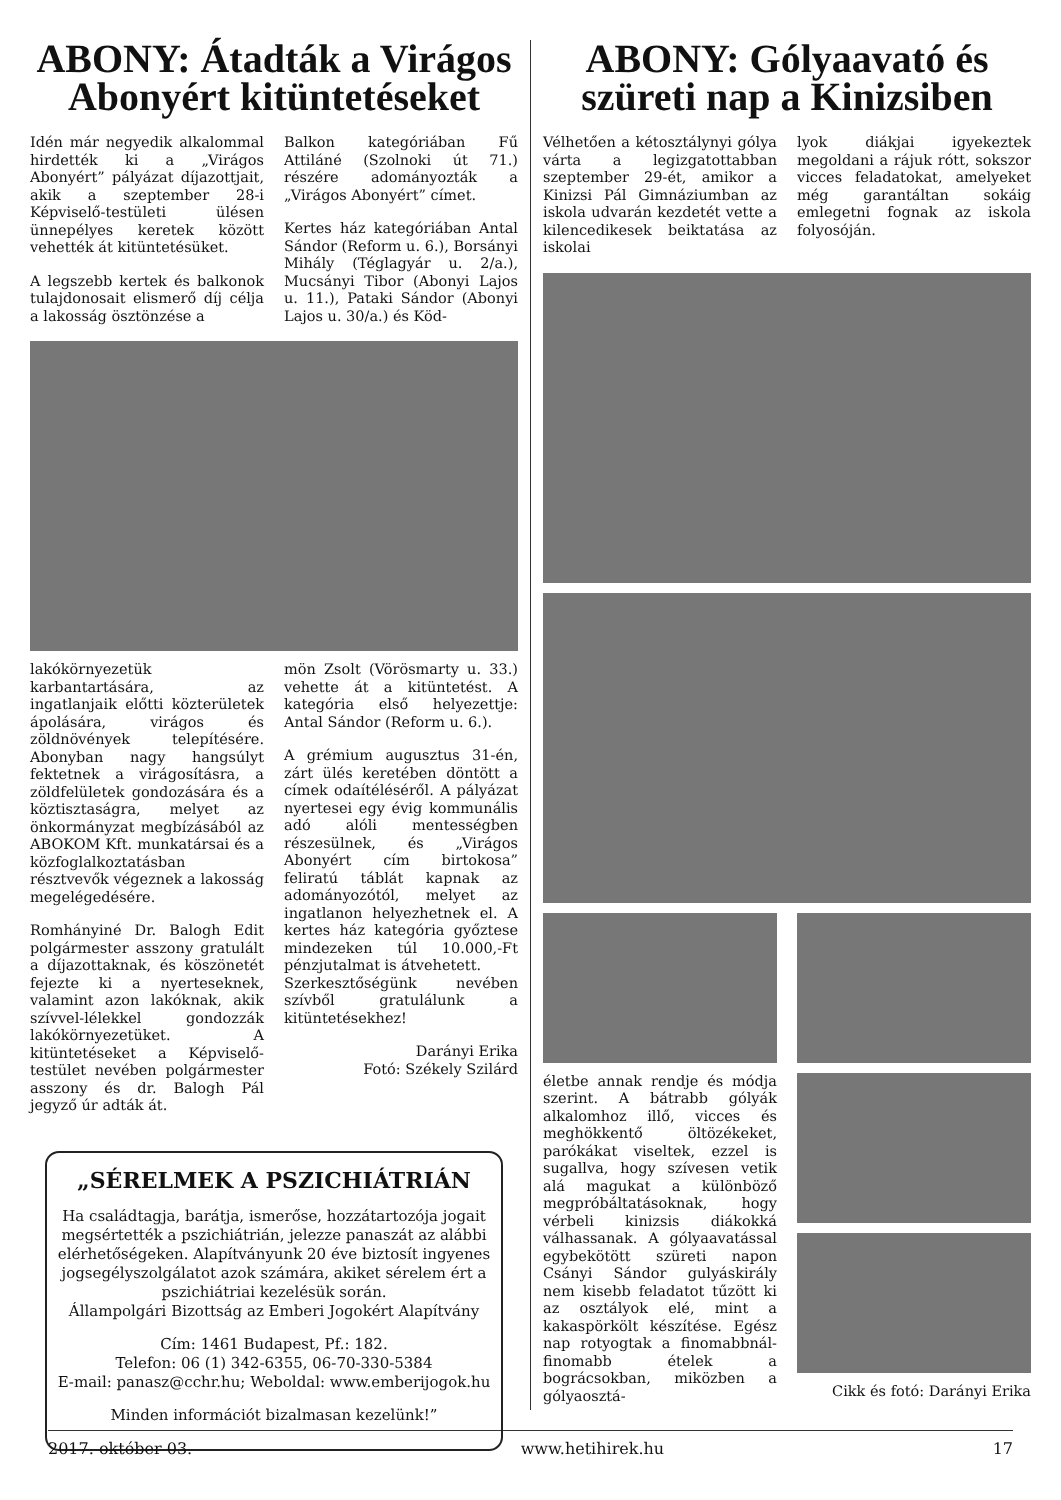ABONY: Átadták a Virágos Abonyért kitüntetéseket
Idén már negyedik alkalommal hirdették ki a „Virágos Abonyért” pályázat díjazottjait, akik a szeptember 28-i Képviselő-testületi ülésen ünnepélyes keretek között vehették át kitüntetésüket.
A legszebb kertek és balkonok tulajdonosait elismerő díj célja a lakosság ösztönzése a
Balkon kategóriában Fű Attiláné (Szolnoki út 71.) részére adományozták a „Virágos Abonyért” címet.
Kertes ház kategóriában Antal Sándor (Reform u. 6.), Borsányi Mihály (Téglagyár u. 2/a.), Mucsányi Tibor (Abonyi Lajos u. 11.), Pataki Sándor (Abonyi Lajos u. 30/a.) és Köd-
lakókörnyezetük karbantartására, az ingatlanjaik előtti közterületek ápolására, virágos és zöldnövények telepítésére. Abonyban nagy hangsúlyt fektetnek a virágosításra, a zöldfelületek gondozására és a köztisztaságra, melyet az önkormányzat megbízásából az ABOKOM Kft. munkatársai és a közfoglalkoztatásban résztvevők végeznek a lakosság megelégedésére.
Romhányiné Dr. Balogh Edit polgármester asszony gratulált a díjazottaknak, és köszönetét fejezte ki a nyerteseknek, valamint azon lakóknak, akik szívvel-lélekkel gondozzák lakókörnyezetüket. A kitüntetéseket a Képviselő-testület nevében polgármester asszony és dr. Balogh Pál jegyző úr adták át.
mön Zsolt (Vörösmarty u. 33.) vehette át a kitüntetést. A kategória első helyezettje: Antal Sándor (Reform u. 6.).
A grémium augusztus 31-én, zárt ülés keretében döntött a címek odaítéléséről. A pályázat nyertesei egy évig kommunális adó alóli mentességben részesülnek, és „Virágos Abonyért cím birtokosa” feliratú táblát kapnak az adományozótól, melyet az ingatlanon helyezhetnek el. A kertes ház kategória győztese mindezeken túl 10.000,-Ft pénzjutalmat is átvehetett.
Szerkesztőségünk nevében szívből gratulálunk a kitüntetésekhez!
Darányi Erika
Fotó: Székely Szilárd
„SÉRELMEK A PSZICHIÁTRIÁN
Ha családtagja, barátja, ismerőse, hozzátartozója jogait megsértették a pszichiátrián, jelezze panaszát az alábbi elérhetőségeken. Alapítványunk 20 éve biztosít ingyenes jogsegélyszolgálatot azok számára, akiket sérelem ért a pszichiátriai kezelésük során.
Állampolgári Bizottság az Emberi Jogokért Alapítvány
Cím: 1461 Budapest, Pf.: 182.
Telefon: 06 (1) 342-6355, 06-70-330-5384
E-mail: panasz@cchr.hu; Weboldal: www.emberijogok.hu
Minden információt bizalmasan kezelünk!”
ABONY: Gólyaavató és szüreti nap a Kinizsiben
Vélhetően a kétosztálynyi gólya várta a legizgatottabban szeptember 29-ét, amikor a Kinizsi Pál Gimnáziumban az iskola udvarán kezdetét vette a kilencedikesek beiktatása az iskolai
lyok diákjai igyekeztek megoldani a rájuk rótt, sokszor vicces feladatokat, amelyeket még garantáltan sokáig emlegetni fognak az iskola folyosóján.
életbe annak rendje és módja szerint. A bátrabb gólyák alkalomhoz illő, vicces és meghökkentő öltözékeket, parókákat viseltek, ezzel is sugallva, hogy szívesen vetik alá magukat a különböző megpróbáltatásoknak, hogy vérbeli kinizsis diákokká válhassanak. A gólyaavatással egybekötött szüreti napon Csányi Sándor gulyáskirály nem kisebb feladatot tűzött ki az osztályok elé, mint a kakaspörkölt készítése. Egész nap rotyogtak a finomabbnál-finomabb ételek a bográcsokban, miközben a gólyaosztá-
Cikk és fotó: Darányi Erika
2017. október 03. www.hetihirek.hu 17